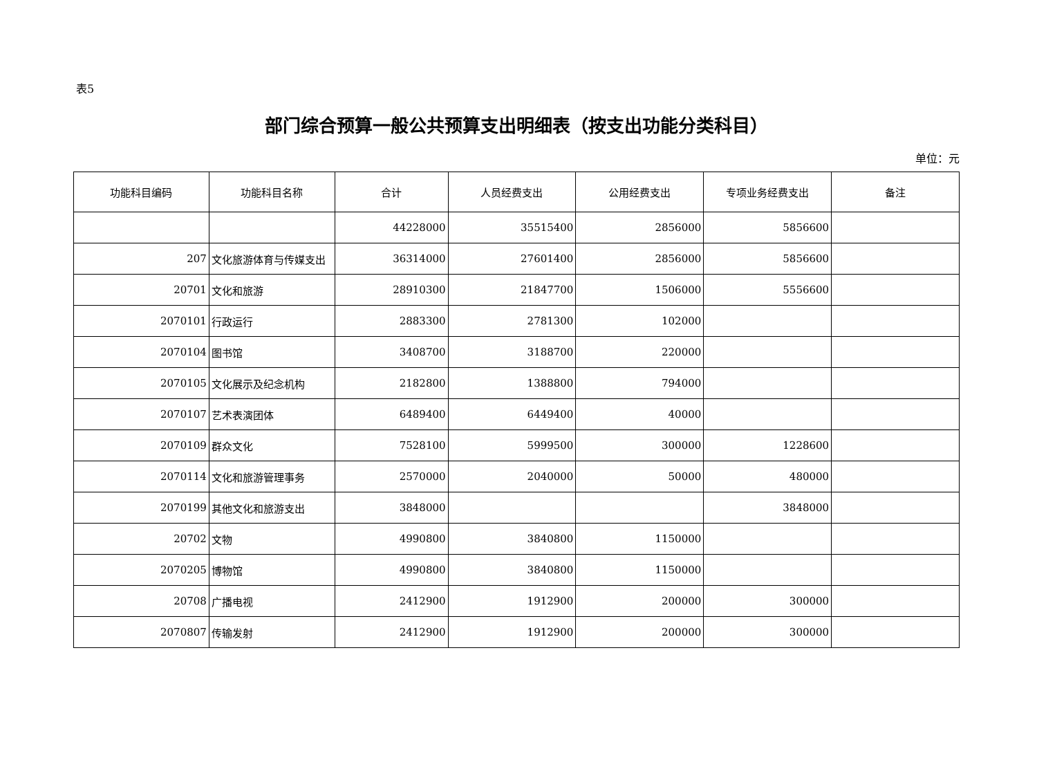表5
部门综合预算一般公共预算支出明细表（按支出功能分类科目）
单位：元
| 功能科目编码 | 功能科目名称 | 合计 | 人员经费支出 | 公用经费支出 | 专项业务经费支出 | 备注 |
| --- | --- | --- | --- | --- | --- | --- |
| | | 44228000 | 35515400 | 2856000 | 5856600 | |
| 207 | 文化旅游体育与传媒支出 | 36314000 | 27601400 | 2856000 | 5856600 | |
| 20701 | 文化和旅游 | 28910300 | 21847700 | 1506000 | 5556600 | |
| 2070101 | 行政运行 | 2883300 | 2781300 | 102000 | | |
| 2070104 | 图书馆 | 3408700 | 3188700 | 220000 | | |
| 2070105 | 文化展示及纪念机构 | 2182800 | 1388800 | 794000 | | |
| 2070107 | 艺术表演团体 | 6489400 | 6449400 | 40000 | | |
| 2070109 | 群众文化 | 7528100 | 5999500 | 300000 | 1228600 | |
| 2070114 | 文化和旅游管理事务 | 2570000 | 2040000 | 50000 | 480000 | |
| 2070199 | 其他文化和旅游支出 | 3848000 | | | 3848000 | |
| 20702 | 文物 | 4990800 | 3840800 | 1150000 | | |
| 2070205 | 博物馆 | 4990800 | 3840800 | 1150000 | | |
| 20708 | 广播电视 | 2412900 | 1912900 | 200000 | 300000 | |
| 2070807 | 传输发射 | 2412900 | 1912900 | 200000 | 300000 | |